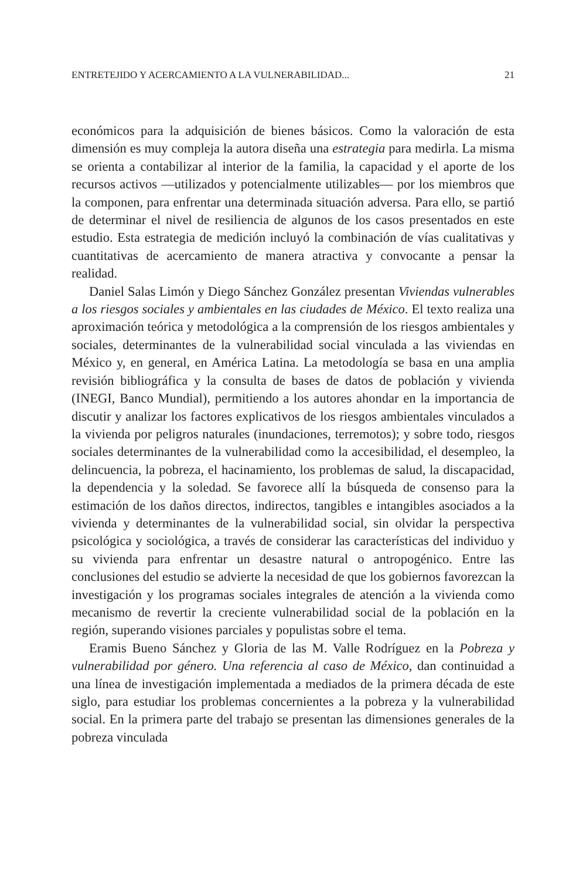ENTRETEJIDO Y ACERCAMIENTO A LA VULNERABILIDAD... 21
económicos para la adquisición de bienes básicos. Como la valoración de esta dimensión es muy compleja la autora diseña una estrategia para medirla. La misma se orienta a contabilizar al interior de la familia, la capacidad y el aporte de los recursos activos —utilizados y potencialmente utilizables— por los miembros que la componen, para enfrentar una determinada situación adversa. Para ello, se partió de determinar el nivel de resiliencia de algunos de los casos presentados en este estudio. Esta estrategia de medición incluyó la combinación de vías cualitativas y cuantitativas de acercamiento de manera atractiva y convocante a pensar la realidad.
Daniel Salas Limón y Diego Sánchez González presentan Viviendas vulnerables a los riesgos sociales y ambientales en las ciudades de México. El texto realiza una aproximación teórica y metodológica a la comprensión de los riesgos ambientales y sociales, determinantes de la vulnerabilidad social vinculada a las viviendas en México y, en general, en América Latina. La metodología se basa en una amplia revisión bibliográfica y la consulta de bases de datos de población y vivienda (INEGI, Banco Mundial), permitiendo a los autores ahondar en la importancia de discutir y analizar los factores explicativos de los riesgos ambientales vinculados a la vivienda por peligros naturales (inundaciones, terremotos); y sobre todo, riesgos sociales determinantes de la vulnerabilidad como la accesibilidad, el desempleo, la delincuencia, la pobreza, el hacinamiento, los problemas de salud, la discapacidad, la dependencia y la soledad. Se favorece allí la búsqueda de consenso para la estimación de los daños directos, indirectos, tangibles e intangibles asociados a la vivienda y determinantes de la vulnerabilidad social, sin olvidar la perspectiva psicológica y sociológica, a través de considerar las características del individuo y su vivienda para enfrentar un desastre natural o antropogénico. Entre las conclusiones del estudio se advierte la necesidad de que los gobiernos favorezcan la investigación y los programas sociales integrales de atención a la vivienda como mecanismo de revertir la creciente vulnerabilidad social de la población en la región, superando visiones parciales y populistas sobre el tema.
Eramis Bueno Sánchez y Gloria de las M. Valle Rodríguez en la Pobreza y vulnerabilidad por género. Una referencia al caso de México, dan continuidad a una línea de investigación implementada a mediados de la primera década de este siglo, para estudiar los problemas concernientes a la pobreza y la vulnerabilidad social. En la primera parte del trabajo se presentan las dimensiones generales de la pobreza vinculada